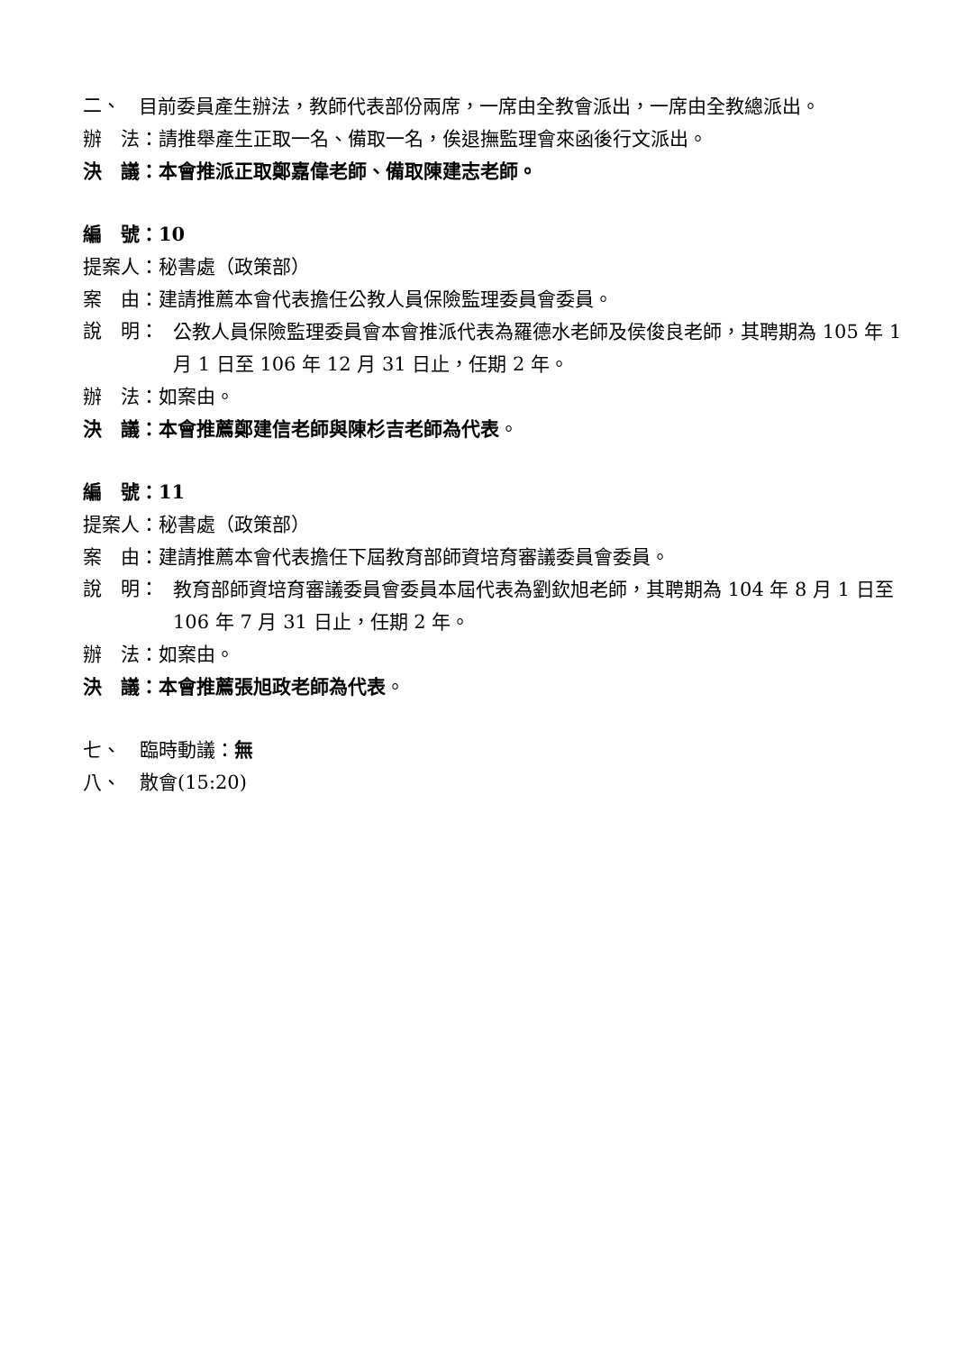二、
目前委員產生辦法，教師代表部份兩席，一席由全教會派出，一席由全教總派出。
辦　法：請推舉產生正取一名、備取一名，俟退撫監理會來函後行文派出。
決　議：本會推派正取鄭嘉偉老師、備取陳建志老師。
編　號：10
提案人：秘書處（政策部）
案　由：建請推薦本會代表擔任公教人員保險監理委員會委員。
說　明：
公教人員保險監理委員會本會推派代表為羅德水老師及侯俊良老師，其聘期為 105 年 1 月 1 日至 106 年 12 月 31 日止，任期 2 年。
辦　法：如案由。
決　議：本會推薦鄭建信老師與陳杉吉老師為代表。
編　號：11
提案人：秘書處（政策部）
案　由：建請推薦本會代表擔任下屆教育部師資培育審議委員會委員。
說　明：
教育部師資培育審議委員會委員本屆代表為劉欽旭老師，其聘期為 104 年 8 月 1 日至 106 年 7 月 31 日止，任期 2 年。
辦　法：如案由。
決　議：本會推薦張旭政老師為代表。
七、　臨時動議：無
八、　散會(15:20)